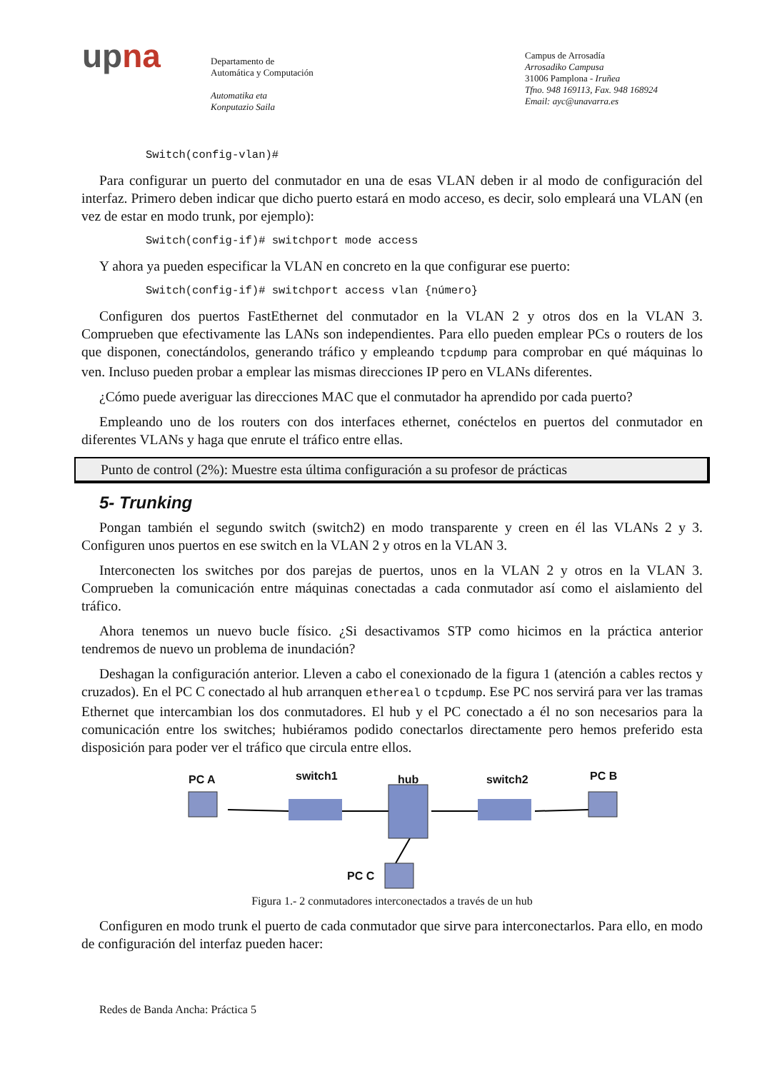upna
Departamento de
Automática y Computación
Automatika eta
Konputazio Saila
Campus de Arrosadía
Arrosadiko Campusa
31006 Pamplona - Iruñea
Tfno. 948 169113, Fax. 948 168924
Email: ayc@unavarra.es
Switch(config-vlan)#
Para configurar un puerto del conmutador en una de esas VLAN deben ir al modo de configuración del interfaz. Primero deben indicar que dicho puerto estará en modo acceso, es decir, solo empleará una VLAN (en vez de estar en modo trunk, por ejemplo):
Switch(config-if)# switchport mode access
Y ahora ya pueden especificar la VLAN en concreto en la que configurar ese puerto:
Switch(config-if)# switchport access vlan {número}
Configuren dos puertos FastEthernet del conmutador en la VLAN 2 y otros dos en la VLAN 3. Comprueben que efectivamente las LANs son independientes. Para ello pueden emplear PCs o routers de los que disponen, conectándolos, generando tráfico y empleando tcpdump para comprobar en qué máquinas lo ven. Incluso pueden probar a emplear las mismas direcciones IP pero en VLANs diferentes.
¿Cómo puede averiguar las direcciones MAC que el conmutador ha aprendido por cada puerto?
Empleando uno de los routers con dos interfaces ethernet, conéctelos en puertos del conmutador en diferentes VLANs y haga que enrute el tráfico entre ellas.
Punto de control (2%): Muestre esta última configuración a su profesor de prácticas
5- Trunking
Pongan también el segundo switch (switch2) en modo transparente y creen en él las VLANs 2 y 3. Configuren unos puertos en ese switch en la VLAN 2 y otros en la VLAN 3.
Interconecten los switches por dos parejas de puertos, unos en la VLAN 2 y otros en la VLAN 3. Comprueben la comunicación entre máquinas conectadas a cada conmutador así como el aislamiento del tráfico.
Ahora tenemos un nuevo bucle físico. ¿Si desactivamos STP como hicimos en la práctica anterior tendremos de nuevo un problema de inundación?
Deshagan la configuración anterior. Lleven a cabo el conexionado de la figura 1 (atención a cables rectos y cruzados). En el PC C conectado al hub arranquen ethereal o tcpdump. Ese PC nos servirá para ver las tramas Ethernet que intercambian los dos conmutadores. El hub y el PC conectado a él no son necesarios para la comunicación entre los switches; hubiéramos podido conectarlos directamente pero hemos preferido esta disposición para poder ver el tráfico que circula entre ellos.
PC A switch1 hub switch2 PC B
PC C
Figura 1.- 2 conmutadores interconectados a través de un hub
Configuren en modo trunk el puerto de cada conmutador que sirve para interconectarlos. Para ello, en modo de configuración del interfaz pueden hacer:
Redes de Banda Ancha: Práctica 5